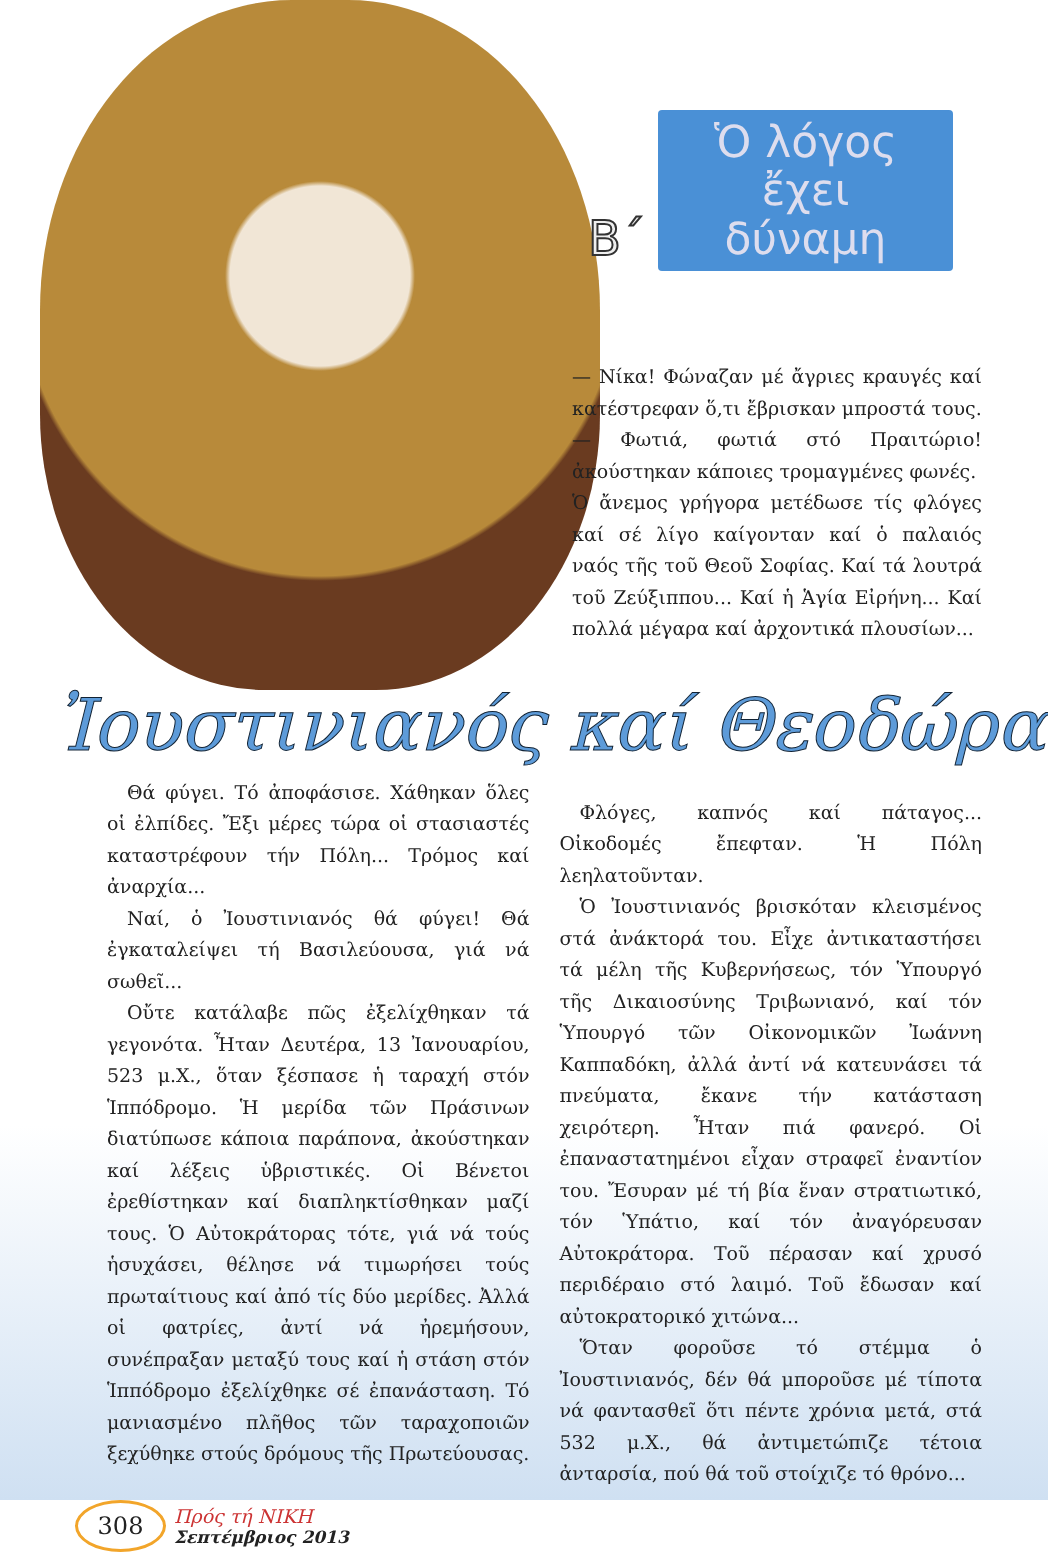Β΄
Ὁ λόγος
ἔχει δύναμη
— Νίκα! Φώναζαν μέ ἄγριες κραυγές καί κατέστρεφαν ὅ,τι ἔβρισκαν μπροστά τους.
— Φωτιά, φωτιά στό Πραιτώριο! ἀκούστηκαν κάποιες τρομαγμένες φωνές.
Ὁ ἄνεμος γρήγορα μετέδωσε τίς φλόγες καί σέ λίγο καίγονταν καί ὁ παλαιός ναός τῆς τοῦ Θεοῦ Σοφίας. Καί τά λουτρά τοῦ Ζεύξιππου... Καί ἡ Ἁγία Εἰρήνη... Καί πολλά μέγαρα καί ἀρχοντικά πλουσίων...
Ἰουστινιανός καί Θεοδώρα
Θά φύγει. Τό ἀποφάσισε. Χάθηκαν ὅλες οἱ ἐλπίδες. Ἔξι μέρες τώρα οἱ στασιαστές καταστρέφουν τήν Πόλη... Τρόμος καί ἀναρχία...
Ναί, ὁ Ἰουστινιανός θά φύγει! Θά ἐγκαταλείψει τή Βασιλεύουσα, γιά νά σωθεῖ...
Οὔτε κατάλαβε πῶς ἐξελίχθηκαν τά γεγονότα. Ἦταν Δευτέρα, 13 Ἰανουαρίου, 523 μ.Χ., ὅταν ξέσπασε ἡ ταραχή στόν Ἱππόδρομο. Ἡ μερίδα τῶν Πράσινων διατύπωσε κάποια παράπονα, ἀκούστηκαν καί λέξεις ὑβριστικές. Οἱ Βένετοι ἐρεθίστηκαν καί διαπληκτίσθηκαν μαζί τους. Ὁ Αὐτοκράτορας τότε, γιά νά τούς ἡσυχάσει, θέλησε νά τιμωρήσει τούς πρωταίτιους καί ἀπό τίς δύο μερίδες. Ἀλλά οἱ φατρίες, ἀντί νά ἠρεμήσουν, συνέπραξαν μεταξύ τους καί ἡ στάση στόν Ἱππόδρομο ἐξελίχθηκε σέ ἐπανάσταση. Τό μανιασμένο πλῆθος τῶν ταραχοποιῶν ξεχύθηκε στούς δρόμους τῆς Πρωτεύουσας.
Φλόγες, καπνός καί πάταγος... Οἰκοδομές ἔπεφταν. Ἡ Πόλη λεηλατοῦνταν.
Ὁ Ἰουστινιανός βρισκόταν κλεισμένος στά ἀνάκτορά του. Εἶχε ἀντικαταστήσει τά μέλη τῆς Κυβερνήσεως, τόν Ὑπουργό τῆς Δικαιοσύνης Τριβωνιανό, καί τόν Ὑπουργό τῶν Οἰκονομικῶν Ἰωάννη Καππαδόκη, ἀλλά ἀντί νά κατευνάσει τά πνεύματα, ἔκανε τήν κατάσταση χειρότερη. Ἦταν πιά φανερό. Οἱ ἐπαναστατημένοι εἶχαν στραφεῖ ἐναντίον του. Ἔσυραν μέ τή βία ἕναν στρατιωτικό, τόν Ὑπάτιο, καί τόν ἀναγόρευσαν Αὐτοκράτορα. Τοῦ πέρασαν καί χρυσό περιδέραιο στό λαιμό. Τοῦ ἔδωσαν καί αὐτοκρατορικό χιτώνα...
Ὅταν φοροῦσε τό στέμμα ὁ Ἰουστινιανός, δέν θά μποροῦσε μέ τίποτα νά φαντασθεῖ ὅτι πέντε χρόνια μετά, στά 532 μ.Χ., θά ἀντιμετώπιζε τέτοια ἀνταρσία, πού θά τοῦ στοίχιζε τό θρόνο...
308
Πρός τή ΝΙΚΗ
Σεπτέμβριος 2013